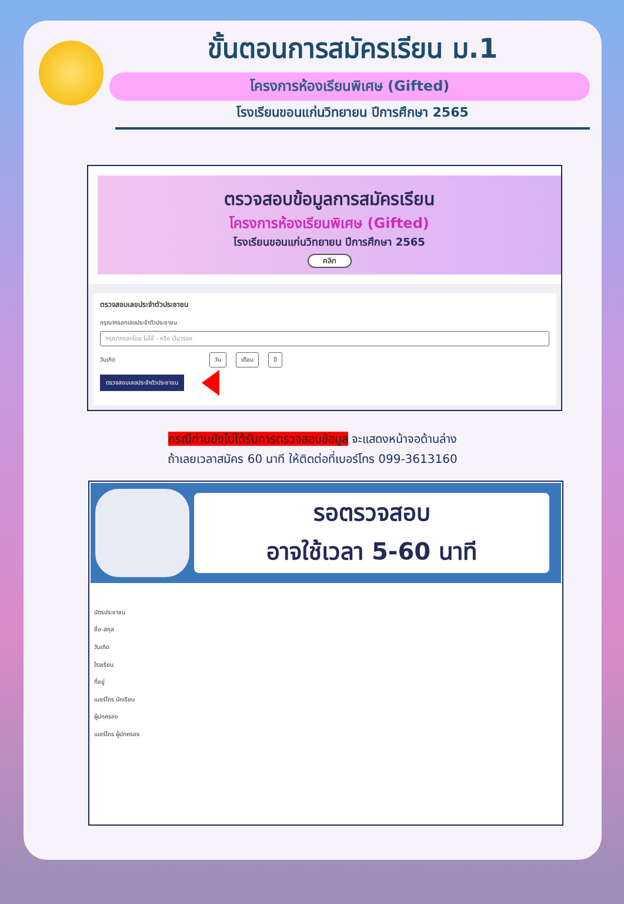ขั้นตอนการสมัครเรียน ม.1
โครงการห้องเรียนพิเศษ (Gifted)
โรงเรียนขอนแก่นวิทยายน ปีการศึกษา 2565
ตรวจสอบข้อมูลการสมัครเรียน
โครงการห้องเรียนพิเศษ (Gifted)
โรงเรียนขอนแก่นวิทยายน ปีการศึกษา 2565
คลิก
ตรวจสอบเลขประจำตัวประชาชน
กรุณากรอกเลขประจำตัวประชาชน
กรุณากรอกโดย ไม่ใช้ - หรือ เว้นวรรค
วันเกิด วัน เดือน ปี
ตรวจสอบเลขประจำตัวประชาชน
กรณีท่านยังไม่ได้รับการตรวจสอบข้อมูล จะแสดงหน้าจอด้านล่าง
ถ้าเลยเวลาสมัคร 60 นาที ให้ติดต่อที่เบอร์โทร 099-3613160
รอตรวจสอบ
อาจใช้เวลา 5-60 นาที
บัตรประชาชน
ชื่อ-สกุล
วันเกิด
โรงเรียน
ที่อยู่
เบอร์โทร นักเรียน
ผู้ปกครอง
เบอร์โทร ผู้ปกครอง